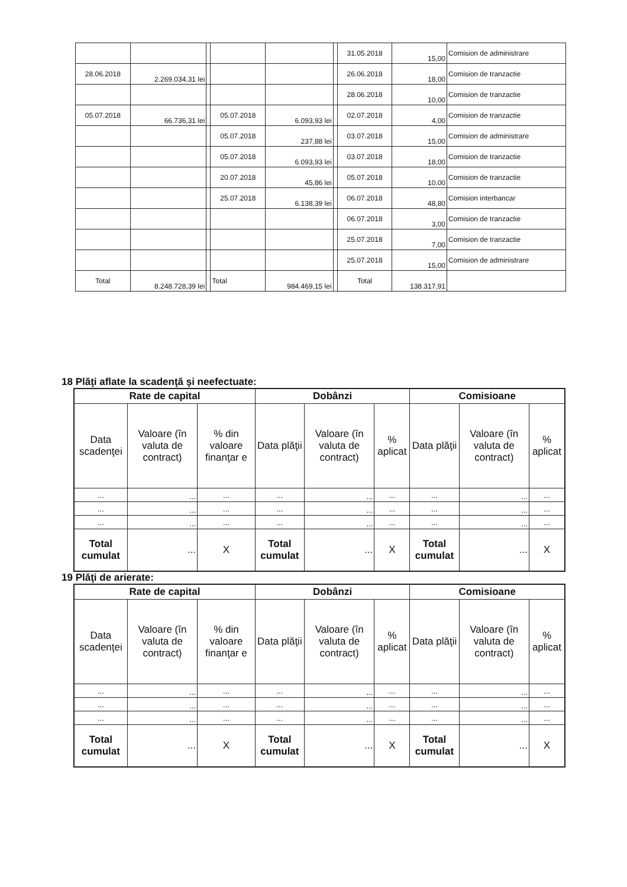| | | | | | | 31.05.2018 | 15,00 | Comision de administrare |
| 28.06.2018 | 2.269.034,31 lei | | | | | 26.06.2018 | 18,00 | Comision de tranzactie |
| | | | | | | 28.06.2018 | 10,00 | Comision de tranzactie |
| 05.07.2018 | 66.736,31 lei | | 05.07.2018 | 6.093,93 lei | | 02.07.2018 | 4,00 | Comision de tranzactie |
| | | | 05.07.2018 | 237,88 lei | | 03.07.2018 | 15,00 | Comision de administrare |
| | | | 05.07.2018 | 6.093,93 lei | | 03.07.2018 | 18,00 | Comision de tranzactie |
| | | | 20.07.2018 | 45,86 lei | | 05.07.2018 | 10,00 | Comision de tranzactie |
| | | | 25.07.2018 | 6.138,39 lei | | 06.07.2018 | 48,80 | Comision interbancar |
| | | | | | | 06.07.2018 | 3,00 | Comision de tranzactie |
| | | | | | | 25.07.2018 | 7,00 | Comision de tranzactie |
| | | | | | | 25.07.2018 | 15,00 | Comision de administrare |
| Total | 8.248.728,39 lei | | Total | 984.469,15 lei | | Total | 138.317,91 | |
18 Plăţi aflate la scadenţă şi neefectuate:
| Rate de capital | | | Dobânzi | | | Comisioane | | |
| --- | --- | --- | --- | --- | --- | --- | --- | --- |
| Data scadenţei | Valoare (în valuta de contract) | % din valoare finanţar e | Data plăţii | Valoare (în valuta de contract) | % aplicat | Data plăţii | Valoare (în valuta de contract) | % aplicat |
| ... | ... | ... | ... | ... | ... | ... | ... | ... |
| ... | ... | ... | ... | ... | ... | ... | ... | ... |
| ... | ... | ... | ... | ... | ... | ... | ... | ... |
| Total cumulat | ... | X | Total cumulat | ... | X | Total cumulat | ... | X |
19 Plăţi de arierate:
| Rate de capital | | | Dobânzi | | | Comisioane | | |
| --- | --- | --- | --- | --- | --- | --- | --- | --- |
| Data scadenţei | Valoare (în valuta de contract) | % din valoare finanţar e | Data plăţii | Valoare (în valuta de contract) | % aplicat | Data plăţii | Valoare (în valuta de contract) | % aplicat |
| ... | ... | ... | ... | ... | ... | ... | ... | ... |
| ... | ... | ... | ... | ... | ... | ... | ... | ... |
| ... | ... | ... | ... | ... | ... | ... | ... | ... |
| Total cumulat | ... | X | Total cumulat | ... | X | Total cumulat | ... | X |